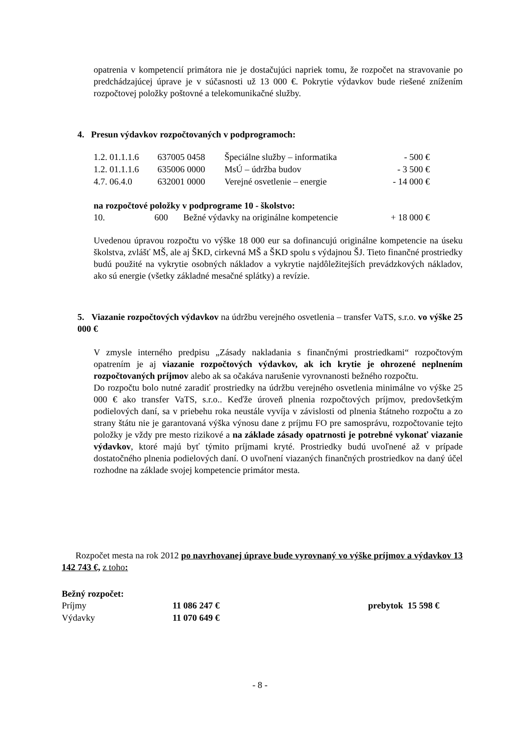opatrenia v kompetencií primátora nie je dostačujúci napriek tomu, že rozpočet na stravovanie po predchádzajúcej úprave je v súčasnosti už 13 000 €. Pokrytie výdavkov bude riešené znížením rozpočtovej položky poštovné a telekomunikačné služby.
4. Presun výdavkov rozpočtovaných v podprogramoch:
| 1.2. 01.1.1.6 | 637005 0458 | Špeciálne služby – informatika | - 500 € |
| 1.2. 01.1.1.6 | 635006 0000 | MsÚ – údržba budov | - 3 500 € |
| 4.7. 06.4.0 | 632001 0000 | Verejné osvetlenie – energie | - 14 000 € |
na rozpočtové položky v podprograme 10 - školstvo:
| 10. | 600 | Bežné výdavky na originálne kompetencie | + 18 000 € |
Uvedenou úpravou rozpočtu vo výške 18 000 eur sa dofinancujú originálne kompetencie na úseku školstva, zvlášť MŠ, ale aj ŠKD, cirkevná MŠ a ŠKD spolu s výdajnou ŠJ. Tieto finančné prostriedky budú použité na vykrytie osobných nákladov a vykrytie najdôležitejších prevádzkových nákladov, ako sú energie (všetky základné mesačné splátky) a revízie.
5. Viazanie rozpočtových výdavkov na údržbu verejného osvetlenia – transfer VaTS, s.r.o. vo výške 25 000 €
V zmysle interného predpisu „Zásady nakladania s finančnými prostriedkami“ rozpočtovým opatrením je aj viazanie rozpočtových výdavkov, ak ich krytie je ohrozené neplnením rozpočtovaných príjmov alebo ak sa očakáva narušenie vyrovnanosti bežného rozpočtu.
Do rozpočtu bolo nutné zaradiť prostriedky na údržbu verejného osvetlenia minimálne vo výške 25 000 € ako transfer VaTS, s.r.o.. Keďže úroveň plnenia rozpočtových príjmov, predovšetkým podielových daní, sa v priebehu roka neustále vyvíja v závislosti od plnenia štátneho rozpočtu a zo strany štátu nie je garantovaná výška výnosu dane z príjmu FO pre samosprávu, rozpočtovanie tejto položky je vždy pre mesto rizikové a na základe zásady opatrnosti je potrebné vykonať viazanie výdavkov, ktoré majú byť týmito príjmami kryté. Prostriedky budú uvoľnené až v prípade dostatočného plnenia podielových daní. O uvoľnení viazaných finančných prostriedkov na daný účel rozhodne na základe svojej kompetencie primátor mesta.
Rozpočet mesta na rok 2012 po navrhovanej úprave bude vyrovnaný vo výške príjmov a výdavkov 13 142 743 €, z toho:
Bežný rozpočet:
| Príjmy | 11 086 247 € | prebytok 15 598 € |
| Výdavky | 11 070 649 € | |
- 8 -